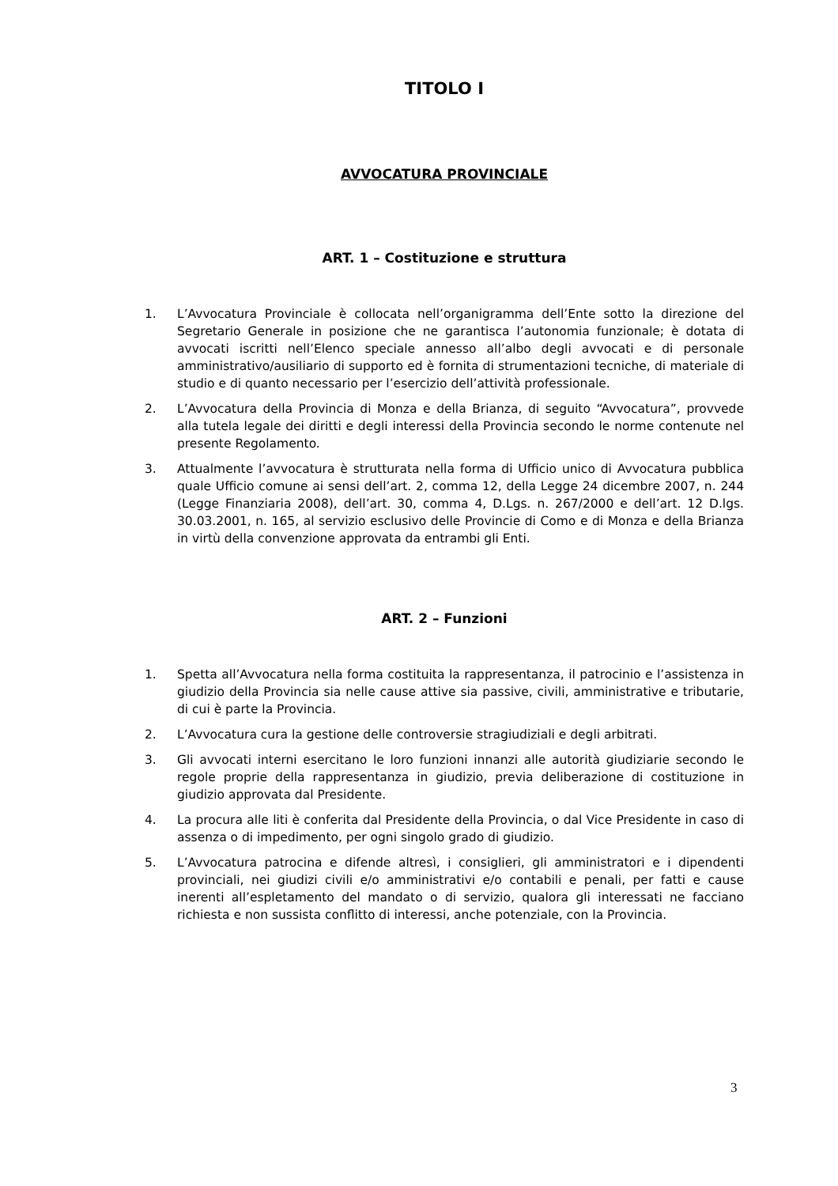TITOLO I
AVVOCATURA PROVINCIALE
ART. 1 – Costituzione e struttura
1. L’Avvocatura Provinciale è collocata nell’organigramma dell’Ente sotto la direzione del Segretario Generale in posizione che ne garantisca l’autonomia funzionale; è dotata di avvocati iscritti nell’Elenco speciale annesso all’albo degli avvocati e di personale amministrativo/ausiliario di supporto ed è fornita di strumentazioni tecniche, di materiale di studio e di quanto necessario per l’esercizio dell’attività professionale.
2. L’Avvocatura della Provincia di Monza e della Brianza, di seguito “Avvocatura”, provvede alla tutela legale dei diritti e degli interessi della Provincia secondo le norme contenute nel presente Regolamento.
3. Attualmente l’avvocatura è strutturata nella forma di Ufficio unico di Avvocatura pubblica quale Ufficio comune ai sensi dell’art. 2, comma 12, della Legge 24 dicembre 2007, n. 244 (Legge Finanziaria 2008), dell’art. 30, comma 4, D.Lgs. n. 267/2000 e dell’art. 12 D.lgs. 30.03.2001, n. 165, al servizio esclusivo delle Provincie di Como e di Monza e della Brianza in virtù della convenzione approvata da entrambi gli Enti.
ART. 2 – Funzioni
1. Spetta all’Avvocatura nella forma costituita la rappresentanza, il patrocinio e l’assistenza in giudizio della Provincia sia nelle cause attive sia passive, civili, amministrative e tributarie, di cui è parte la Provincia.
2. L’Avvocatura cura la gestione delle controversie stragiudiziali e degli arbitrati.
3. Gli avvocati interni esercitano le loro funzioni innanzi alle autorità giudiziarie secondo le regole proprie della rappresentanza in giudizio, previa deliberazione di costituzione in giudizio approvata dal Presidente.
4. La procura alle liti è conferita dal Presidente della Provincia, o dal Vice Presidente in caso di assenza o di impedimento, per ogni singolo grado di giudizio.
5. L’Avvocatura patrocina e difende altresì, i consiglieri, gli amministratori e i dipendenti provinciali, nei giudizi civili e/o amministrativi e/o contabili e penali, per fatti e cause inerenti all’espletamento del mandato o di servizio, qualora gli interessati ne facciano richiesta e non sussista conflitto di interessi, anche potenziale, con la Provincia.
3